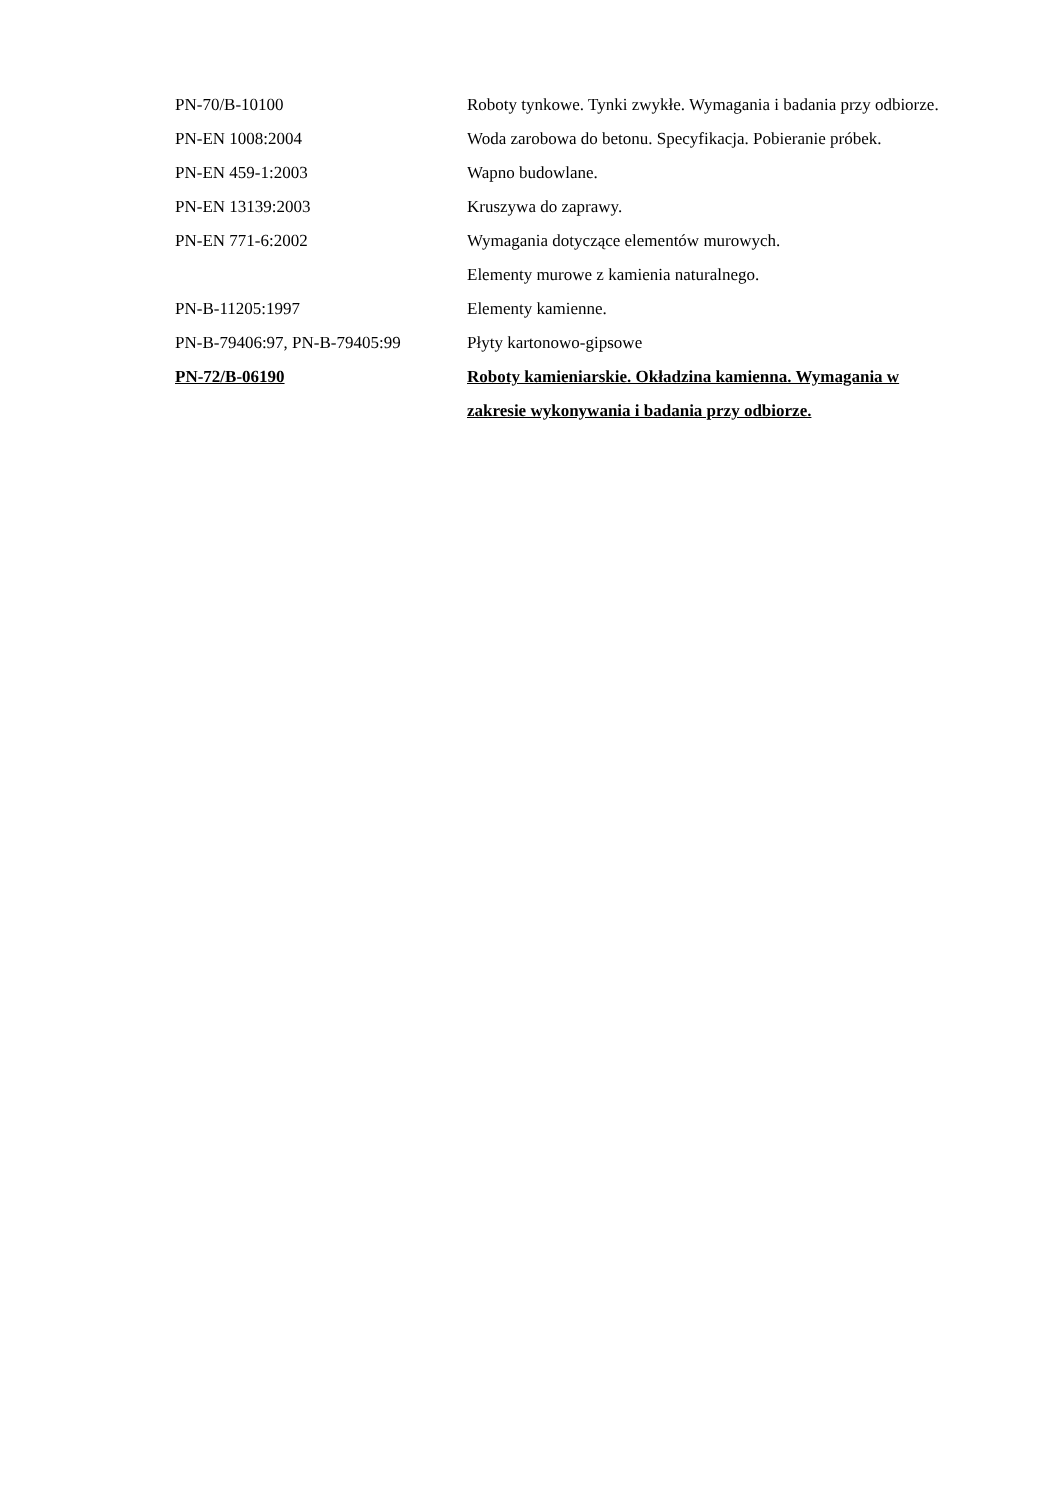| PN-70/B-10100 | Roboty tynkowe. Tynki zwykłe. Wymagania i badania przy odbiorze. |
| PN-EN 1008:2004 | Woda zarobowa do betonu. Specyfikacja. Pobieranie próbek. |
| PN-EN 459-1:2003 | Wapno budowlane. |
| PN-EN 13139:2003 | Kruszywa do zaprawy. |
| PN-EN 771-6:2002 | Wymagania dotyczące elementów murowych. Elementy murowe z kamienia naturalnego. |
| PN-B-11205:1997 | Elementy kamienne. |
| PN-B-79406:97, PN-B-79405:99 | Płyty kartonowo-gipsowe |
| PN-72/B-06190 | Roboty kamieniarskie. Okładzina kamienna. Wymagania w zakresie wykonywania i badania przy odbiorze. |